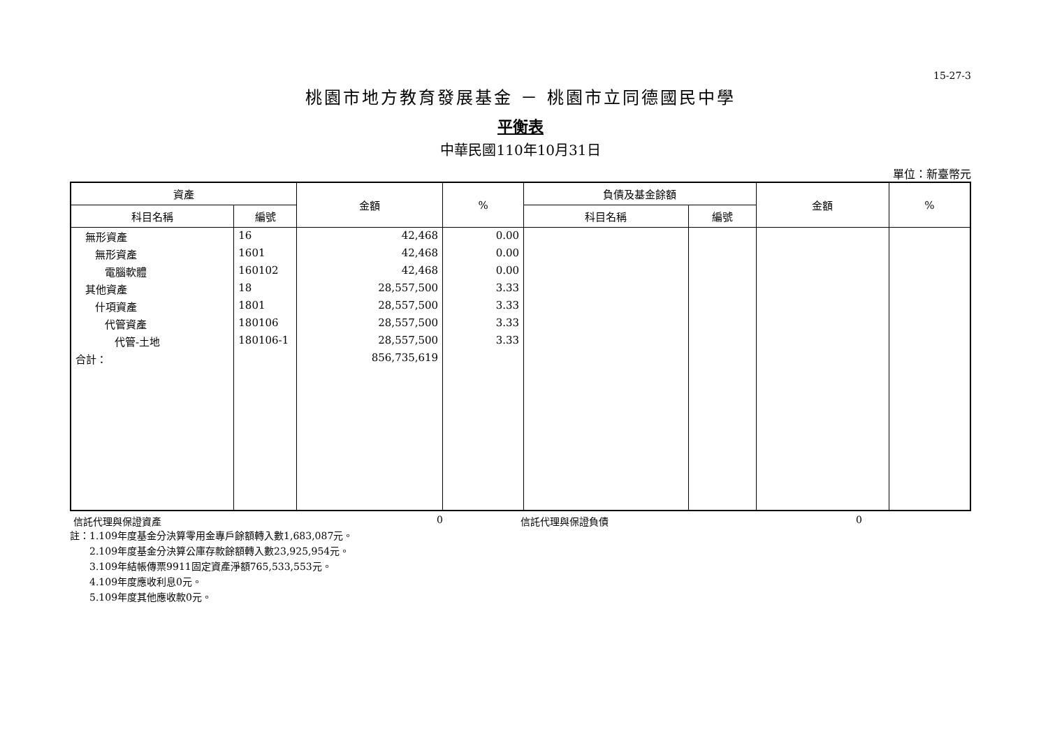15-27-3
桃園市地方教育發展基金 － 桃園市立同德國民中學
平衡表
中華民國110年10月31日
單位：新臺幣元
| 資產 | | 金額 | % | 負債及基金餘額 | | 金額 | % |
| --- | --- | --- | --- | --- | --- | --- | --- |
| 科目名稱 | 編號 | | | 科目名稱 | 編號 | | |
| 無形資產 | 16 | 42,468 | 0.00 | | | | |
| 無形資產 | 1601 | 42,468 | 0.00 | | | | |
| 電腦軟體 | 160102 | 42,468 | 0.00 | | | | |
| 其他資產 | 18 | 28,557,500 | 3.33 | | | | |
| 什項資產 | 1801 | 28,557,500 | 3.33 | | | | |
| 代管資產 | 180106 | 28,557,500 | 3.33 | | | | |
| 代管-土地 | 180106-1 | 28,557,500 | 3.33 | | | | |
| 合計： | | 856,735,619 | | | | | |
信託代理與保證資產 0 信託代理與保證負債 0
註：1.109年度基金分決算零用金專戶餘額轉入數1,683,087元。
  2.109年度基金分決算公庫存款餘額轉入數23,925,954元。
  3.109年結帳傳票9911固定資產淨額765,533,553元。
  4.109年度應收利息0元。
  5.109年度其他應收款0元。